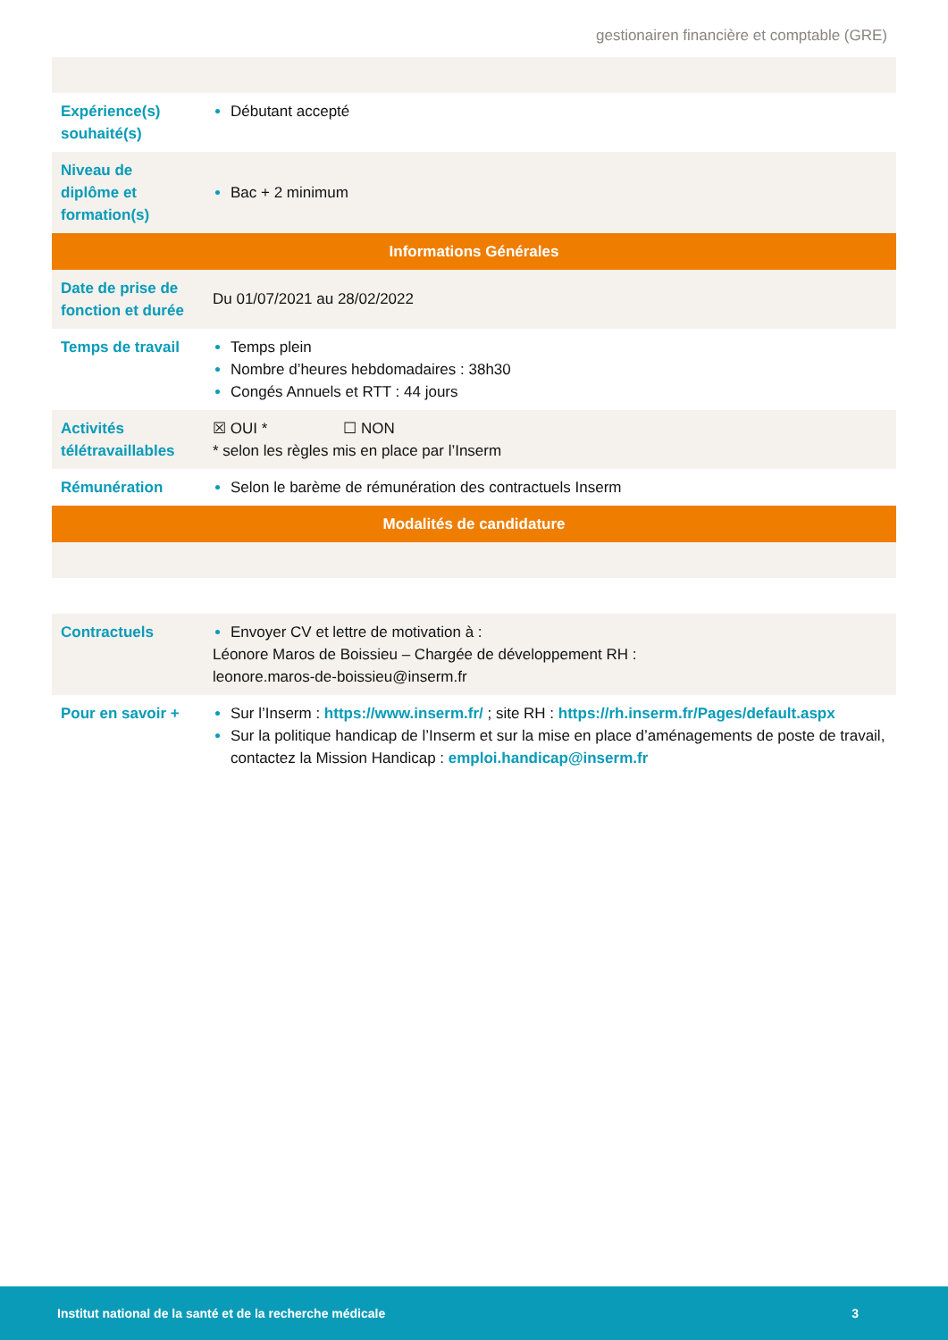gestionairen financière et comptable (GRE)
| Expérience(s) souhaité(s) | Débutant accepté |
| Niveau de diplôme et formation(s) | Bac + 2 minimum |
| Informations Générales | |
| Date de prise de fonction et durée | Du 01/07/2021 au 28/02/2022 |
| Temps de travail | Temps plein Nombre d’heures hebdomadaires : 38h30 Congés Annuels et RTT : 44 jours |
| Activités télétravaillables | ☒ OUI * ☐ NON * selon les règles mis en place par l’Inserm |
| Rémunération | Selon le barème de rémunération des contractuels Inserm |
| Modalités de candidature | |
| Contractuels | Envoyer CV et lettre de motivation à : Léonore Maros de Boissieu – Chargée de développement RH : leonore.maros-de-boissieu@inserm.fr |
| Pour en savoir + | Sur l’Inserm : https://www.inserm.fr/ ; site RH : https://rh.inserm.fr/Pages/default.aspx Sur la politique handicap de l’Inserm et sur la mise en place d’aménagements de poste de travail, contactez la Mission Handicap : emploi.handicap@inserm.fr |
Institut national de la santé et de la recherche médicale 3